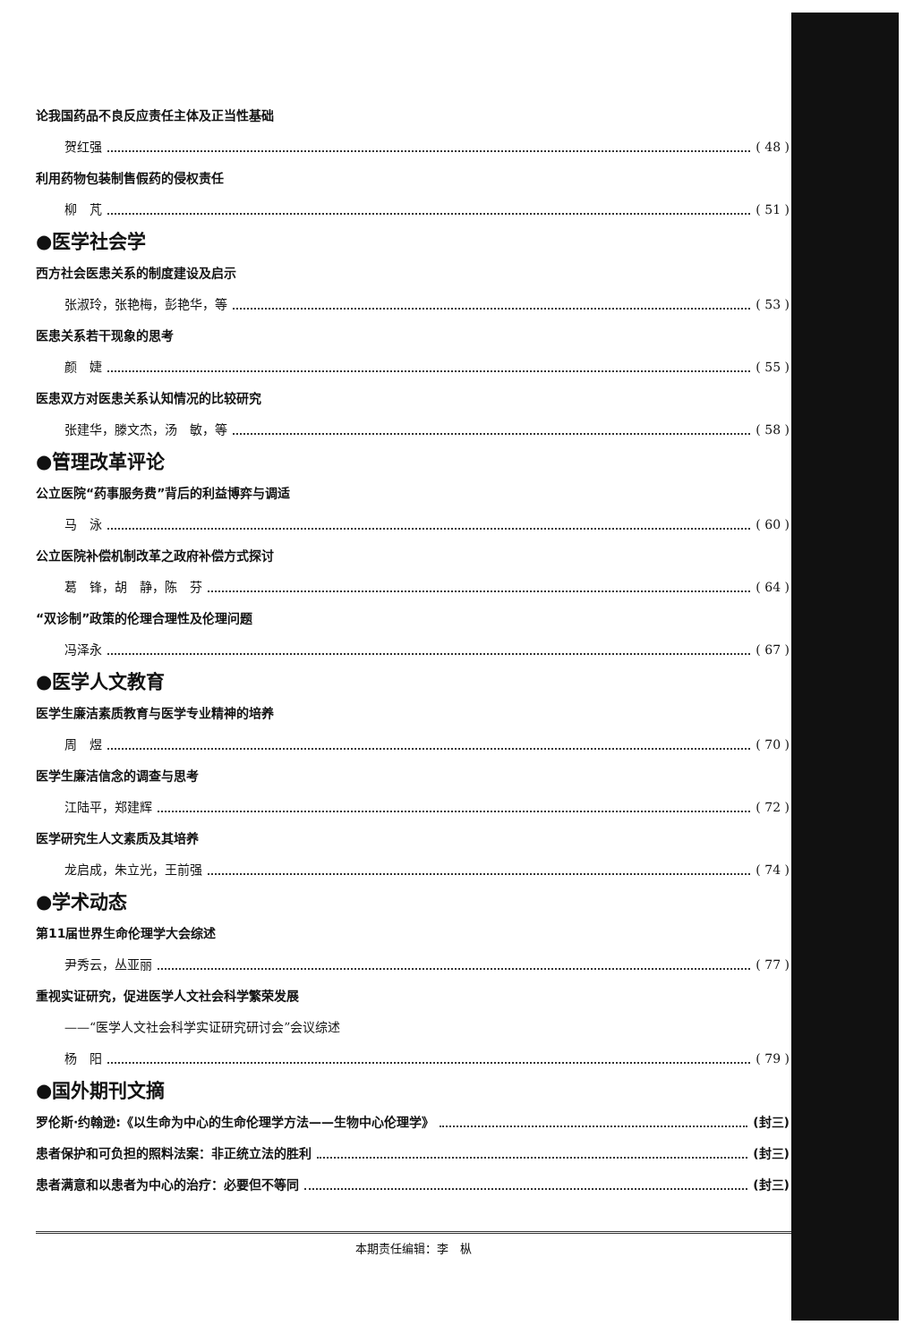论我国药品不良反应责任主体及正当性基础
贺红强 ( 48 )
利用药物包装制售假药的侵权责任
柳　芃 ( 51 )
●医学社会学
西方社会医患关系的制度建设及启示
张淑玲，张艳梅，彭艳华，等 ( 53 )
医患关系若干现象的思考
颜　婕 ( 55 )
医患双方对医患关系认知情况的比较研究
张建华，滕文杰，汤　敏，等 ( 58 )
●管理改革评论
公立医院“药事服务费”背后的利益博弈与调适
马　泳 ( 60 )
公立医院补偿机制改革之政府补偿方式探讨
葛　锋，胡　静，陈　芬 ( 64 )
“双诊制”政策的伦理合理性及伦理问题
冯泽永 ( 67 )
●医学人文教育
医学生廉洁素质教育与医学专业精神的培养
周　煜 ( 70 )
医学生廉洁信念的调查与思考
江陆平，郑建辉 ( 72 )
医学研究生人文素质及其培养
龙启成，朱立光，王前强 ( 74 )
●学术动态
第11届世界生命伦理学大会综述
尹秀云，丛亚丽 ( 77 )
重视实证研究，促进医学人文社会科学繁荣发展
——“医学人文社会科学实证研究研讨会”会议综述
杨　阳 ( 79 )
●国外期刊文摘
罗伦斯·约翰逊:《以生命为中心的生命伦理学方法——生物中心伦理学》 (封三)
患者保护和可负担的照料法案：非正统立法的胜利 (封三)
患者满意和以患者为中心的治疗：必要但不等同 (封三)
本期责任编辑：李　枞